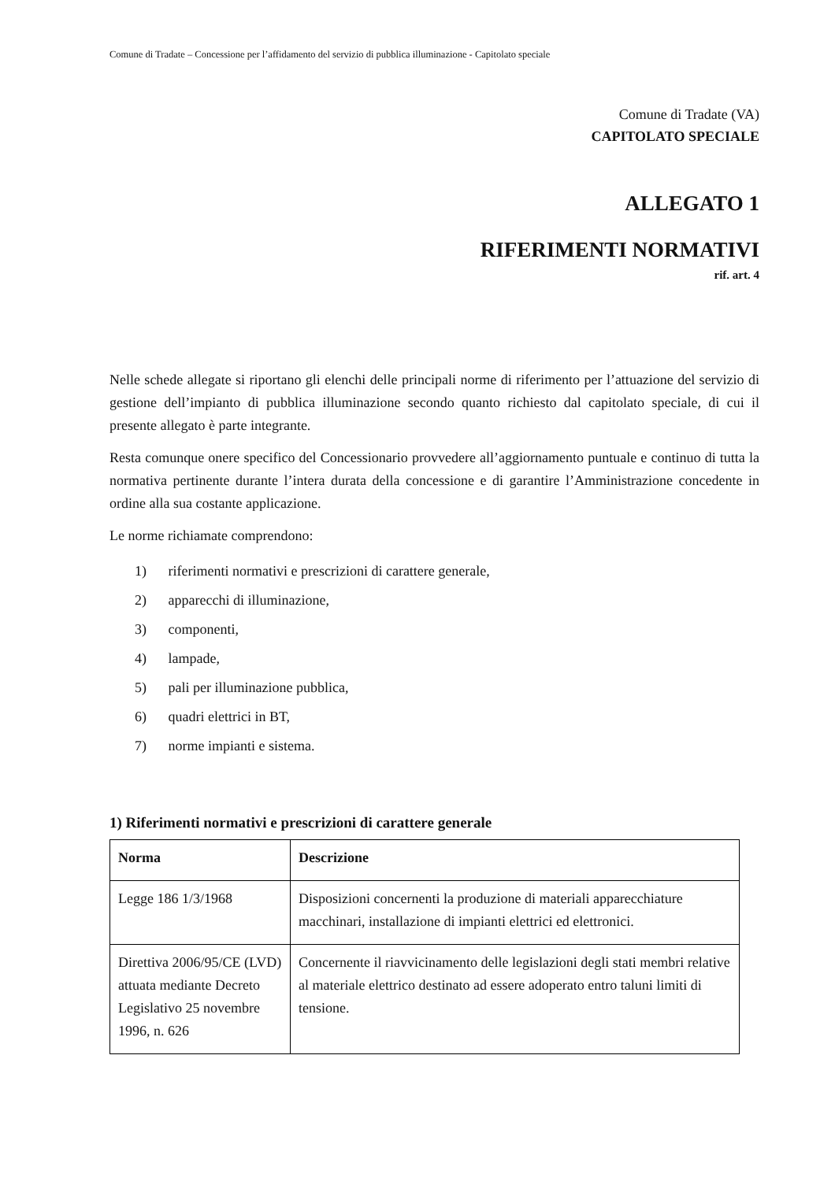Comune di Tradate – Concessione per l’affidamento del servizio di pubblica illuminazione - Capitolato speciale
Comune di Tradate (VA)
CAPITOLATO SPECIALE
ALLEGATO 1
RIFERIMENTI NORMATIVI
rif. art. 4
Nelle schede allegate si riportano gli elenchi delle principali norme di riferimento per l’attuazione del servizio di gestione dell’impianto di pubblica illuminazione secondo quanto richiesto dal capitolato speciale, di cui il presente allegato è parte integrante.
Resta comunque onere specifico del Concessionario provvedere all’aggiornamento puntuale e continuo di tutta la normativa pertinente durante l’intera durata della concessione e di garantire l’Amministrazione concedente in ordine alla sua costante applicazione.
Le norme richiamate comprendono:
1) riferimenti normativi e prescrizioni di carattere generale,
2) apparecchi di illuminazione,
3) componenti,
4) lampade,
5) pali per illuminazione pubblica,
6) quadri elettrici in BT,
7) norme impianti e sistema.
1) Riferimenti normativi e prescrizioni di carattere generale
| Norma | Descrizione |
| --- | --- |
| Legge 186 1/3/1968 | Disposizioni concernenti la produzione di materiali apparecchiature macchinari, installazione di impianti elettrici ed elettronici. |
| Direttiva 2006/95/CE (LVD) attuata mediante Decreto Legislativo 25 novembre 1996, n. 626 | Concernente il riavvicinamento delle legislazioni degli stati membri relative al materiale elettrico destinato ad essere adoperato entro taluni limiti di tensione. |